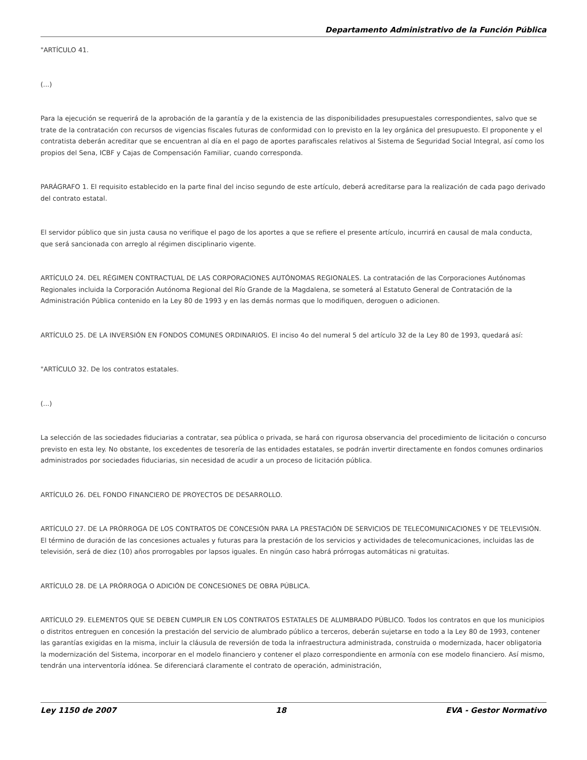Departamento Administrativo de la Función Pública
"ARTÍCULO 41.
(...)
Para la ejecución se requerirá de la aprobación de la garantía y de la existencia de las disponibilidades presupuestales correspondientes, salvo que se trate de la contratación con recursos de vigencias fiscales futuras de conformidad con lo previsto en la ley orgánica del presupuesto. El proponente y el contratista deberán acreditar que se encuentran al día en el pago de aportes parafiscales relativos al Sistema de Seguridad Social Integral, así como los propios del Sena, ICBF y Cajas de Compensación Familiar, cuando corresponda.
PARÁGRAFO 1. El requisito establecido en la parte final del inciso segundo de este artículo, deberá acreditarse para la realización de cada pago derivado del contrato estatal.
El servidor público que sin justa causa no verifique el pago de los aportes a que se refiere el presente artículo, incurrirá en causal de mala conducta, que será sancionada con arreglo al régimen disciplinario vigente.
ARTÍCULO 24. DEL RÉGIMEN CONTRACTUAL DE LAS CORPORACIONES AUTÓNOMAS REGIONALES. La contratación de las Corporaciones Autónomas Regionales incluida la Corporación Autónoma Regional del Río Grande de la Magdalena, se someterá al Estatuto General de Contratación de la Administración Pública contenido en la Ley 80 de 1993 y en las demás normas que lo modifiquen, deroguen o adicionen.
ARTÍCULO 25. DE LA INVERSIÓN EN FONDOS COMUNES ORDINARIOS. El inciso 4o del numeral 5 del artículo 32 de la Ley 80 de 1993, quedará así:
"ARTÍCULO 32. De los contratos estatales.
(...)
La selección de las sociedades fiduciarias a contratar, sea pública o privada, se hará con rigurosa observancia del procedimiento de licitación o concurso previsto en esta ley. No obstante, los excedentes de tesorería de las entidades estatales, se podrán invertir directamente en fondos comunes ordinarios administrados por sociedades fiduciarias, sin necesidad de acudir a un proceso de licitación pública.
ARTÍCULO 26. DEL FONDO FINANCIERO DE PROYECTOS DE DESARROLLO.
ARTÍCULO 27. DE LA PRÓRROGA DE LOS CONTRATOS DE CONCESIÓN PARA LA PRESTACIÓN DE SERVICIOS DE TELECOMUNICACIONES Y DE TELEVISIÓN. El término de duración de las concesiones actuales y futuras para la prestación de los servicios y actividades de telecomunicaciones, incluidas las de televisión, será de diez (10) años prorrogables por lapsos iguales. En ningún caso habrá prórrogas automáticas ni gratuitas.
ARTÍCULO 28. DE LA PRÓRROGA O ADICIÓN DE CONCESIONES DE OBRA PÚBLICA.
ARTÍCULO 29. ELEMENTOS QUE SE DEBEN CUMPLIR EN LOS CONTRATOS ESTATALES DE ALUMBRADO PÚBLICO. Todos los contratos en que los municipios o distritos entreguen en concesión la prestación del servicio de alumbrado público a terceros, deberán sujetarse en todo a la Ley 80 de 1993, contener las garantías exigidas en la misma, incluir la cláusula de reversión de toda la infraestructura administrada, construida o modernizada, hacer obligatoria la modernización del Sistema, incorporar en el modelo financiero y contener el plazo correspondiente en armonía con ese modelo financiero. Así mismo, tendrán una interventoría idónea. Se diferenciará claramente el contrato de operación, administración,
Ley 1150 de 2007 18 EVA - Gestor Normativo